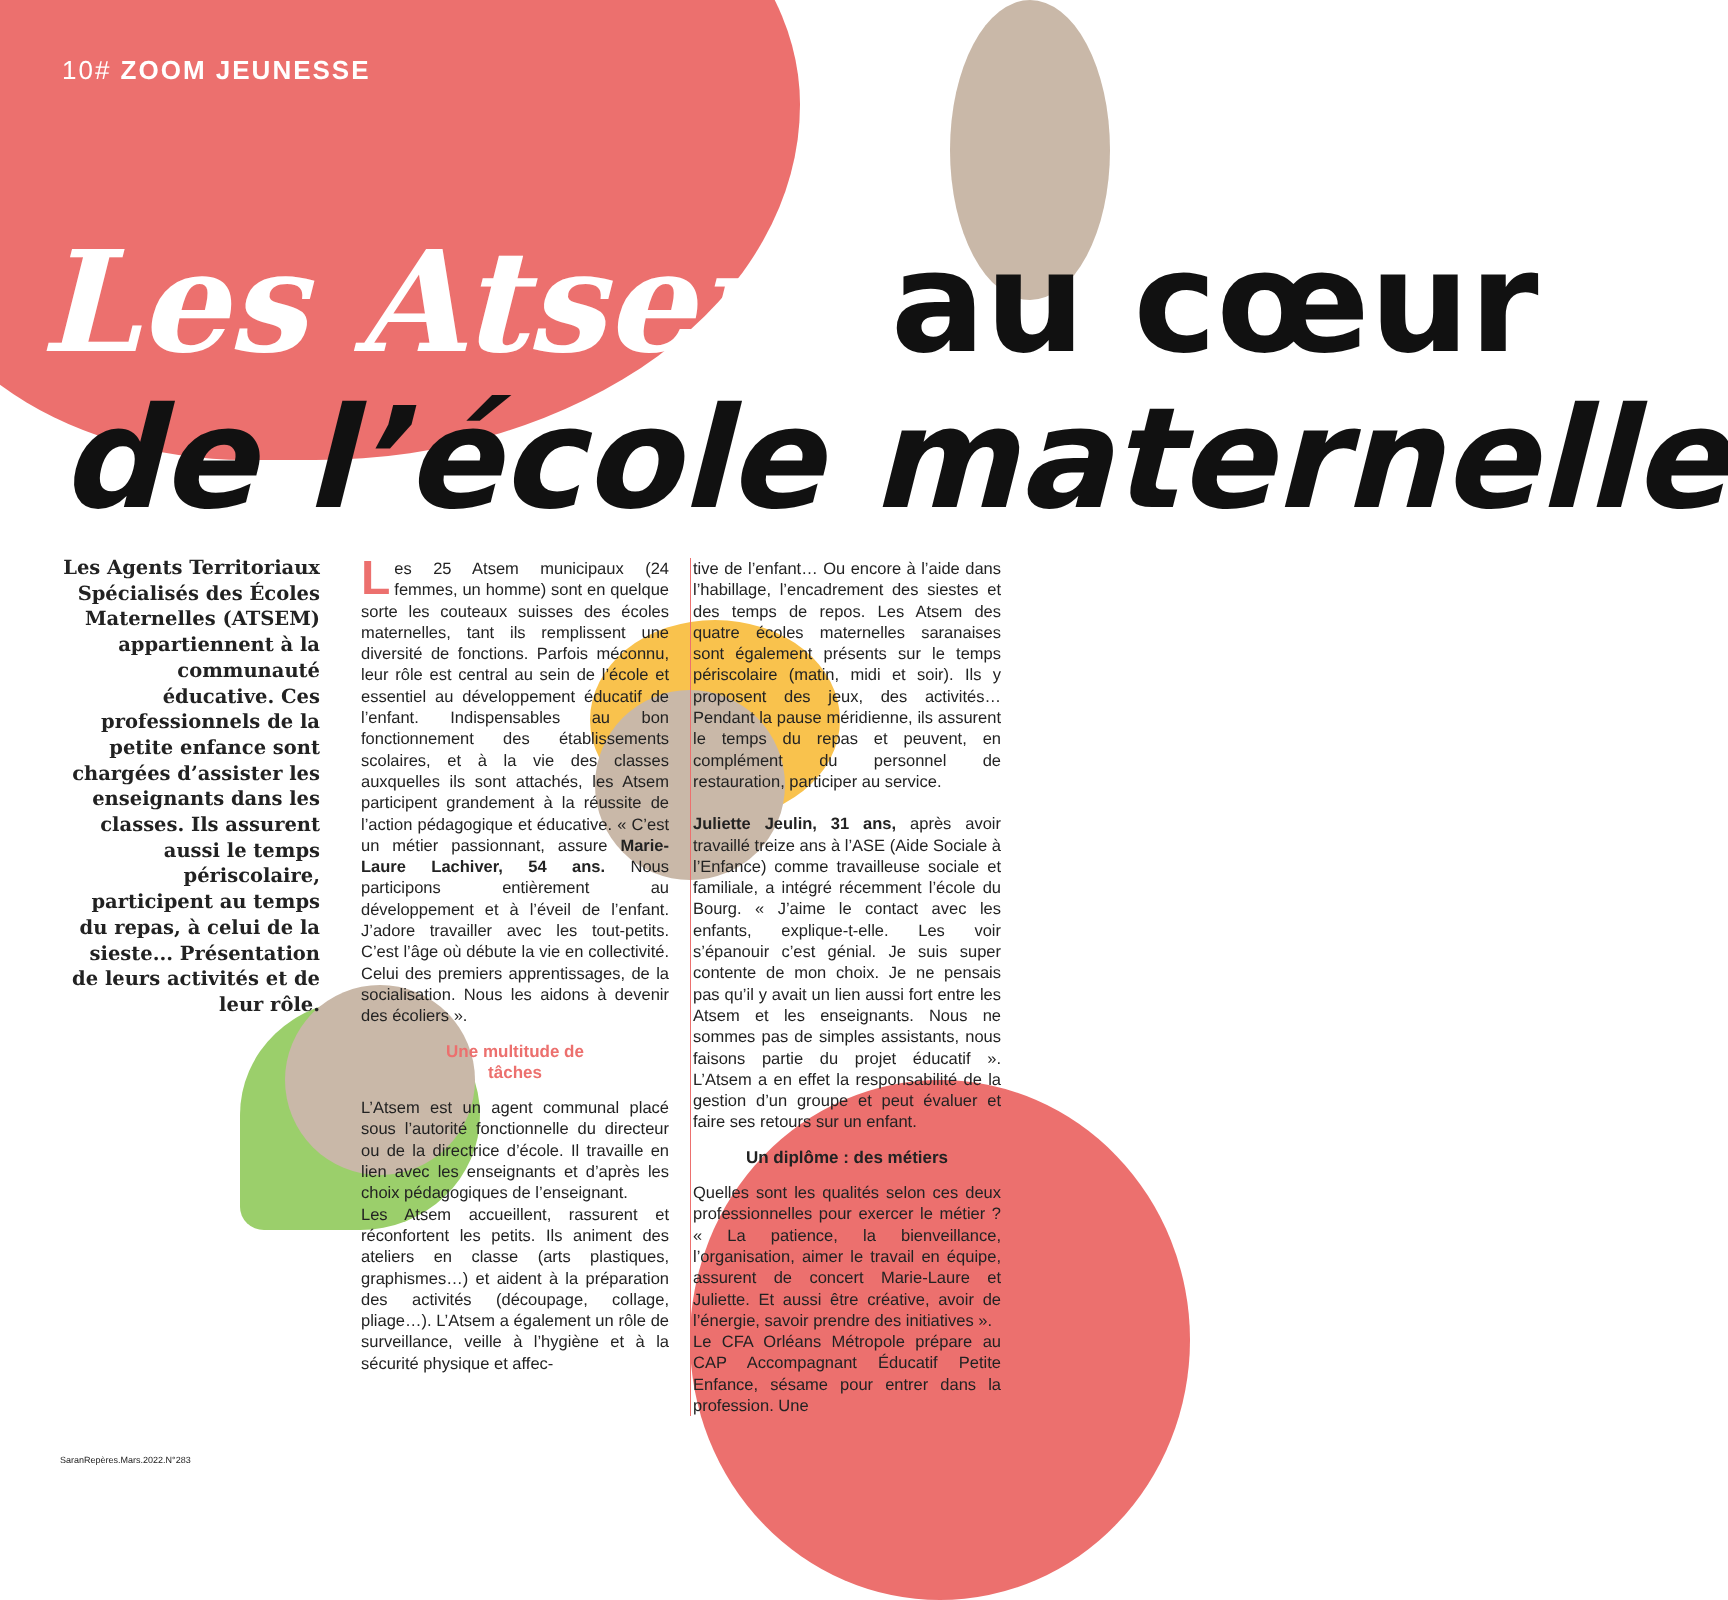10# ZOOM JEUNESSE
Les Atsem au cœur
de l’école maternelle
Les Agents Territoriaux Spécialisés des Écoles Maternelles (ATSEM) appartiennent à la communauté éducative. Ces professionnels de la petite enfance sont chargées d’assister les enseignants dans les classes. Ils assurent aussi le temps périscolaire, participent au temps du repas, à celui de la sieste... Présentation de leurs activités et de leur rôle.
Les 25 Atsem municipaux (24 femmes, un homme) sont en quelque sorte les couteaux suisses des écoles maternelles, tant ils remplissent une diversité de fonctions. Parfois méconnu, leur rôle est central au sein de l’école et essentiel au développement éducatif de l’enfant. Indispensables au bon fonctionnement des établissements scolaires, et à la vie des classes auxquelles ils sont attachés, les Atsem participent grandement à la réussite de l’action pédagogique et éducative. « C’est un métier passionnant, assure Marie-Laure Lachiver, 54 ans. Nous participons entièrement au développement et à l’éveil de l’enfant. J’adore travailler avec les tout-petits. C’est l’âge où débute la vie en collectivité. Celui des premiers apprentissages, de la socialisation. Nous les aidons à devenir des écoliers ».
Une multitude de
tâches
L’Atsem est un agent communal placé sous l’autorité fonctionnelle du directeur ou de la directrice d’école. Il travaille en lien avec les enseignants et d’après les choix pédagogiques de l’enseignant.
Les Atsem accueillent, rassurent et réconfortent les petits. Ils animent des ateliers en classe (arts plastiques, graphismes…) et aident à la préparation des activités (découpage, collage, pliage…). L’Atsem a également un rôle de surveillance, veille à l’hygiène et à la sécurité physique et affec-
tive de l’enfant… Ou encore à l’aide dans l’habillage, l’encadrement des siestes et des temps de repos. Les Atsem des quatre écoles maternelles saranaises sont également présents sur le temps périscolaire (matin, midi et soir). Ils y proposent des jeux, des activités… Pendant la pause méridienne, ils assurent le temps du repas et peuvent, en complément du personnel de restauration, participer au service.
Juliette Jeulin, 31 ans, après avoir travaillé treize ans à l’ASE (Aide Sociale à l’Enfance) comme travailleuse sociale et familiale, a intégré récemment l’école du Bourg. « J’aime le contact avec les enfants, explique-t-elle. Les voir s’épanouir c’est génial. Je suis super contente de mon choix. Je ne pensais pas qu’il y avait un lien aussi fort entre les Atsem et les enseignants. Nous ne sommes pas de simples assistants, nous faisons partie du projet éducatif ». L’Atsem a en effet la responsabilité de la gestion d’un groupe et peut évaluer et faire ses retours sur un enfant.
Un diplôme : des métiers
Quelles sont les qualités selon ces deux professionnelles pour exercer le métier ? « La patience, la bienveillance, l’organisation, aimer le travail en équipe, assurent de concert Marie-Laure et Juliette. Et aussi être créative, avoir de l’énergie, savoir prendre des initiatives ».
Le CFA Orléans Métropole prépare au CAP Accompagnant Éducatif Petite Enfance, sésame pour entrer dans la profession. Une
SaranRepères.Mars.2022.N°283